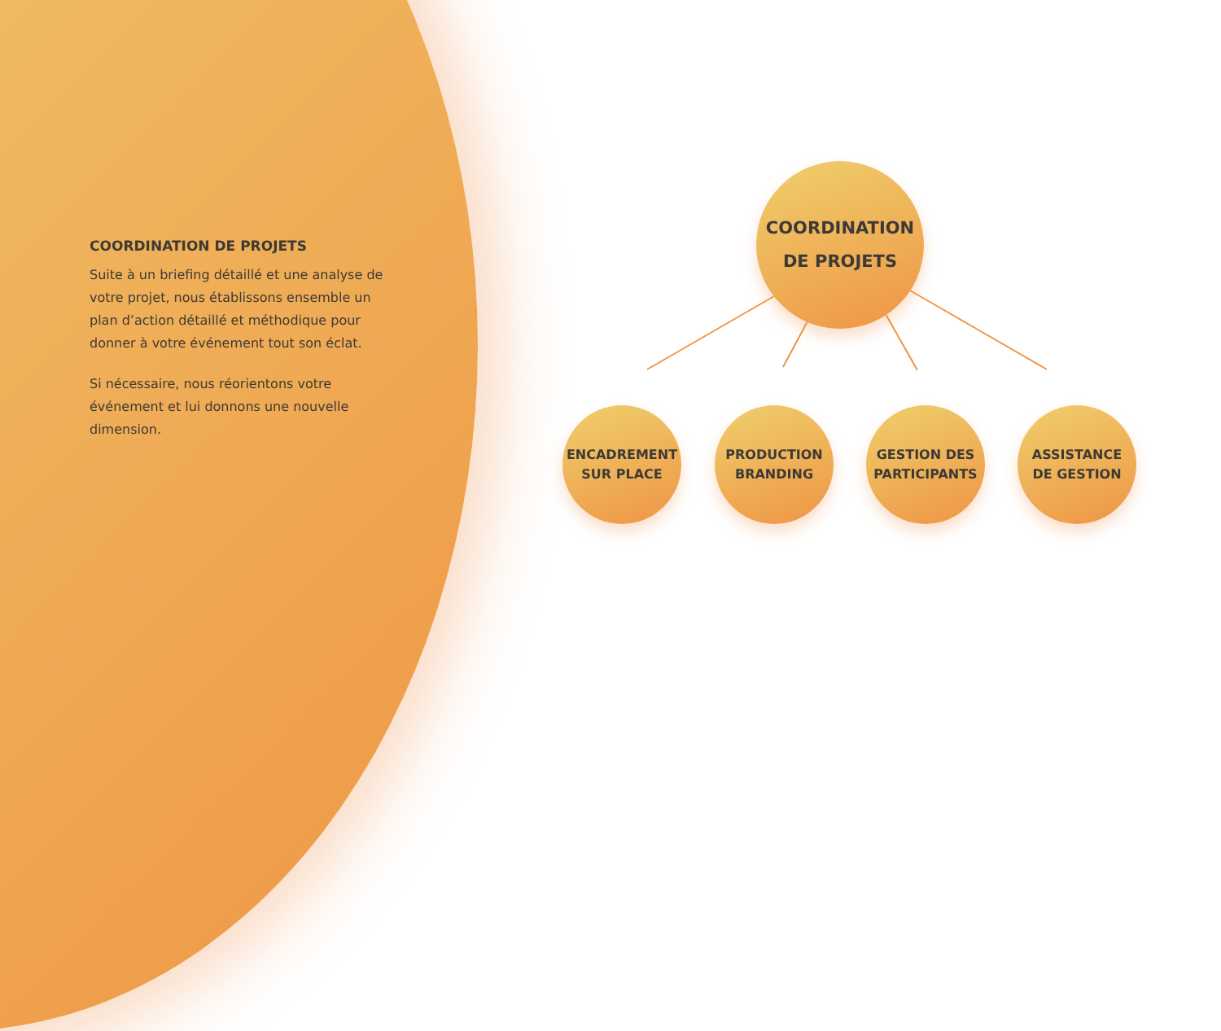COORDINATION DE PROJETS
Suite à un briefing détaillé et une analyse de votre projet, nous établissons ensemble un plan d’action détaillé et méthodique pour donner à votre événement tout son éclat.
Si nécessaire, nous réorientons votre événement et lui donnons une nouvelle dimension.
COORDINATION
DE PROJETS
ENCADREMENT
SUR PLACE
PRODUCTION
BRANDING
GESTION DES
PARTICIPANTS
ASSISTANCE
DE GESTION